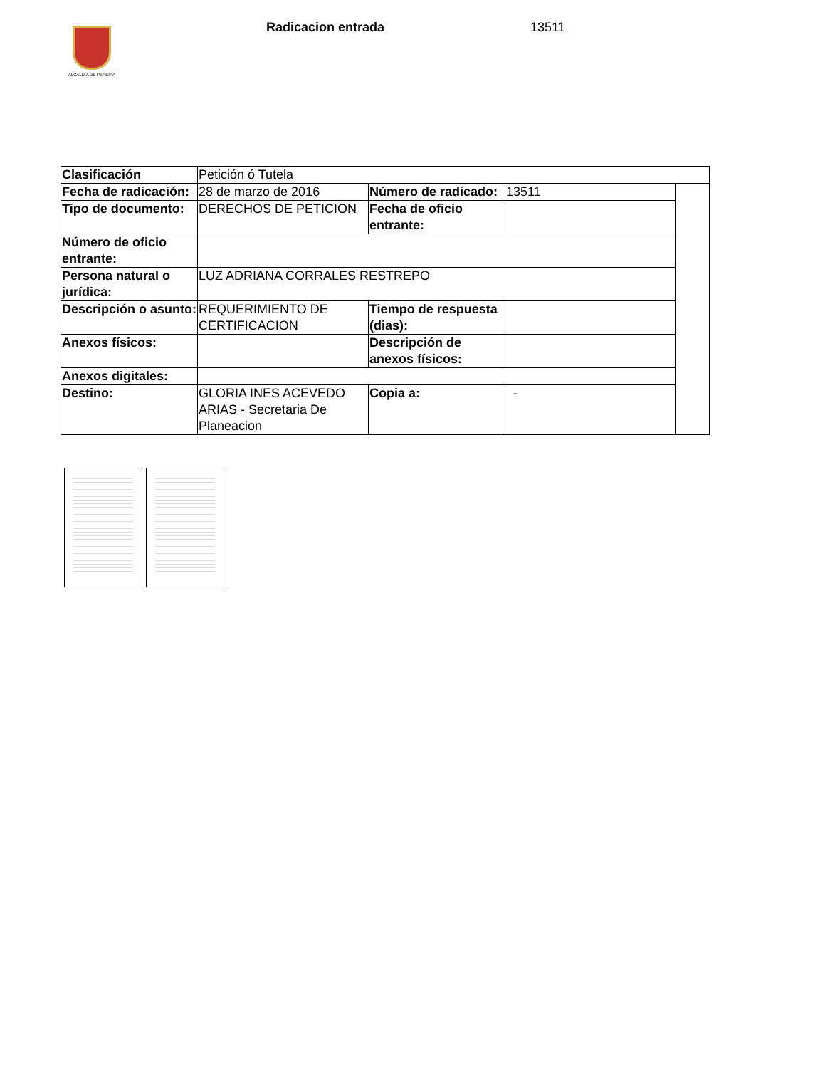ALCALDÍA DE PEREIRA
Radicacion entrada 13511
| Clasificación | Petición ó Tutela | | | |
| Fecha de radicación: | 28 de marzo de 2016 | Número de radicado: | 13511 | |
| Tipo de documento: | DERECHOS DE PETICION | Fecha de oficio entrante: | | |
| Número de oficio entrante: | | | | |
| Persona natural o jurídica: | LUZ ADRIANA CORRALES RESTREPO | | | |
| Descripción o asunto: | REQUERIMIENTO DE CERTIFICACION | Tiempo de respuesta (dias): | | |
| Anexos físicos: | | Descripción de anexos físicos: | | |
| Anexos digitales: | | | | |
| Destino: | GLORIA INES ACEVEDO ARIAS - Secretaria De Planeacion | Copia a: | - | |